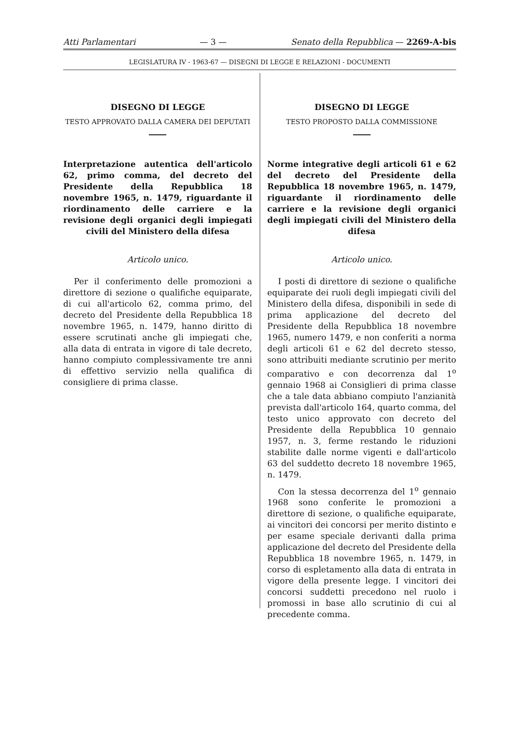Atti Parlamentari — 3 — Senato della Repubblica — 2269-A-bis
LEGISLATURA IV - 1963-67 — DISEGNI DI LEGGE E RELAZIONI - DOCUMENTI
DISEGNO DI LEGGE
TESTO APPROVATO DALLA CAMERA DEI DEPUTATI
Interpretazione autentica dell'articolo 62, primo comma, del decreto del Presidente della Repubblica 18 novembre 1965, n. 1479, riguardante il riordinamento delle carriere e la revisione degli organici degli impiegati civili del Ministero della difesa
Articolo unico.
Per il conferimento delle promozioni a direttore di sezione o qualifiche equiparate, di cui all'articolo 62, comma primo, del decreto del Presidente della Repubblica 18 novembre 1965, n. 1479, hanno diritto di essere scrutinati anche gli impiegati che, alla data di entrata in vigore di tale decreto, hanno compiuto complessivamente tre anni di effettivo servizio nella qualifica di consigliere di prima classe.
DISEGNO DI LEGGE
TESTO PROPOSTO DALLA COMMISSIONE
Norme integrative degli articoli 61 e 62 del decreto del Presidente della Repubblica 18 novembre 1965, n. 1479, riguardante il riordinamento delle carriere e la revisione degli organici degli impiegati civili del Ministero della difesa
Articolo unico.
I posti di direttore di sezione o qualifiche equiparate dei ruoli degli impiegati civili del Ministero della difesa, disponibili in sede di prima applicazione del decreto del Presidente della Repubblica 18 novembre 1965, numero 1479, e non conferiti a norma degli articoli 61 e 62 del decreto stesso, sono attribuiti mediante scrutinio per merito comparativo e con decorrenza dal 1<sup>o</sup> gennaio 1968 ai Consiglieri di prima classe che a tale data abbiano compiuto l'anzianità prevista dall'articolo 164, quarto comma, del testo unico approvato con decreto del Presidente della Repubblica 10 gennaio 1957, n. 3, ferme restando le riduzioni stabilite dalle norme vigenti e dall'articolo 63 del suddetto decreto 18 novembre 1965, n. 1479.
Con la stessa decorrenza del 1<sup>o</sup> gennaio 1968 sono conferite le promozioni a direttore di sezione, o qualifiche equiparate, ai vincitori dei concorsi per merito distinto e per esame speciale derivanti dalla prima applicazione del decreto del Presidente della Repubblica 18 novembre 1965, n. 1479, in corso di espletamento alla data di entrata in vigore della presente legge. I vincitori dei concorsi suddetti precedono nel ruolo i promossi in base allo scrutinio di cui al precedente comma.